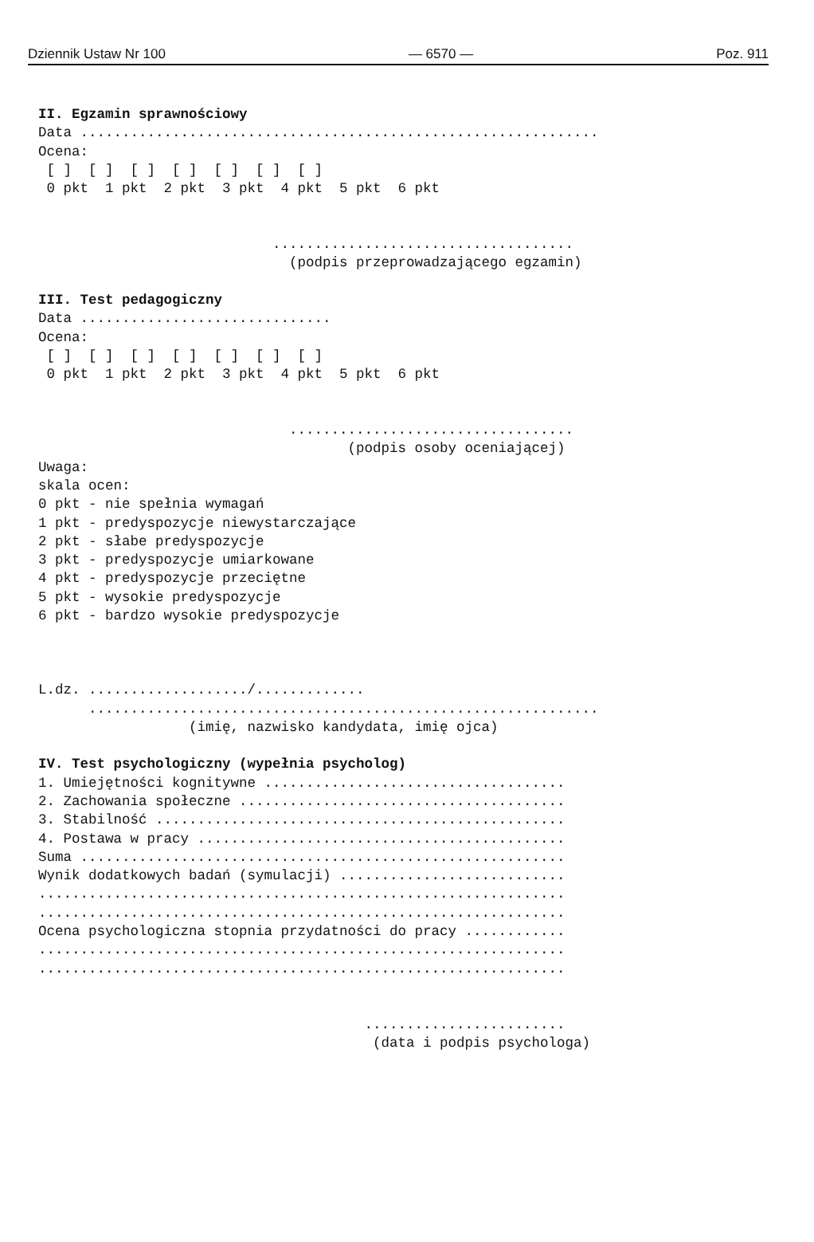Dziennik Ustaw Nr 100 — 6570 — Poz. 911
II. Egzamin sprawnościowy Data .............................................................. Ocena: [ ] [ ] [ ] [ ] [ ] [ ] [ ] 0 pkt 1 pkt 2 pkt 3 pkt 4 pkt 5 pkt 6 pkt .................................... (podpis przeprowadzającego egzamin) III. Test pedagogiczny Data .............................. Ocena: [ ] [ ] [ ] [ ] [ ] [ ] [ ] 0 pkt 1 pkt 2 pkt 3 pkt 4 pkt 5 pkt 6 pkt .................................. (podpis osoby oceniającej) Uwaga: skala ocen: 0 pkt - nie spełnia wymagań 1 pkt - predyspozycje niewystarczające 2 pkt - słabe predyspozycje 3 pkt - predyspozycje umiarkowane 4 pkt - predyspozycje przeciętne 5 pkt - wysokie predyspozycje 6 pkt - bardzo wysokie predyspozycje L.dz. .................../............. ............................................................. (imię, nazwisko kandydata, imię ojca) IV. Test psychologiczny (wypełnia psycholog) 1. Umiejętności kognitywne .................................... 2. Zachowania społeczne ....................................... 3. Stabilność ................................................. 4. Postawa w pracy ............................................ Suma .......................................................... Wynik dodatkowych badań (symulacji) ........................... ............................................................... ............................................................... Ocena psychologiczna stopnia przydatności do pracy ............ ............................................................... ............................................................... ........................ (data i podpis psychologa)